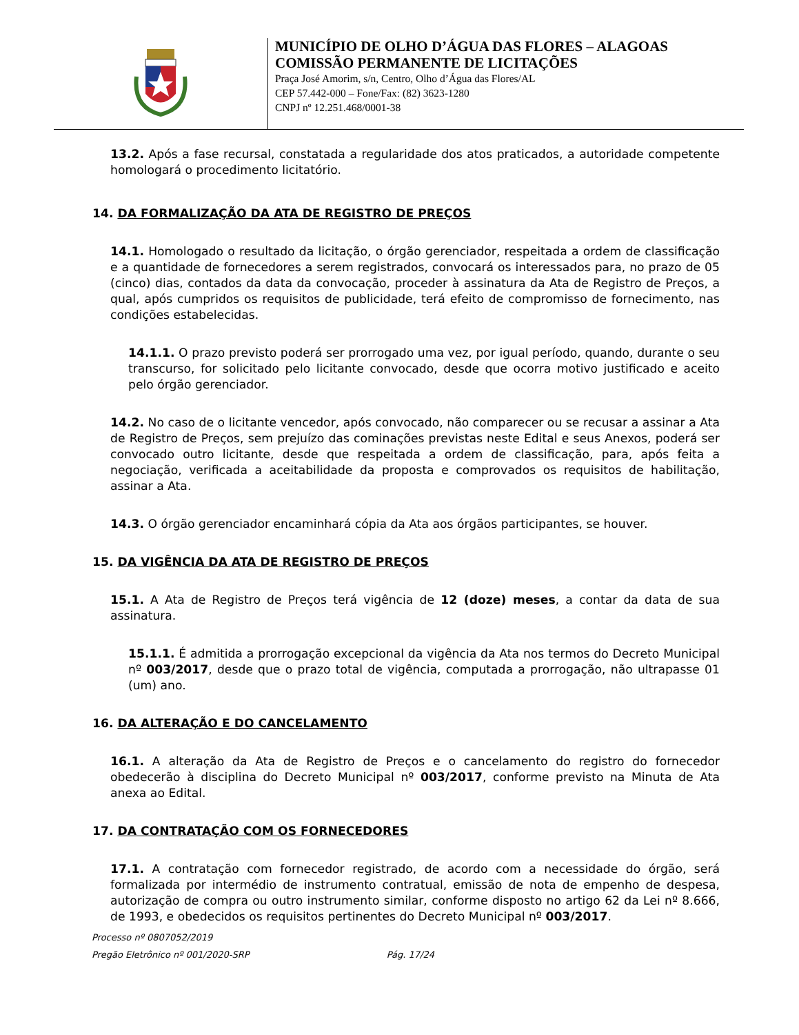MUNICÍPIO DE OLHO D’ÁGUA DAS FLORES – ALAGOAS
COMISSÃO PERMANENTE DE LICITAÇÕES
Praça José Amorim, s/n, Centro, Olho d’Água das Flores/AL
CEP 57.442-000 – Fone/Fax: (82) 3623-1280
CNPJ nº 12.251.468/0001-38
13.2. Após a fase recursal, constatada a regularidade dos atos praticados, a autoridade competente homologará o procedimento licitatório.
14. DA FORMALIZAÇÃO DA ATA DE REGISTRO DE PREÇOS
14.1. Homologado o resultado da licitação, o órgão gerenciador, respeitada a ordem de classificação e a quantidade de fornecedores a serem registrados, convocará os interessados para, no prazo de 05 (cinco) dias, contados da data da convocação, proceder à assinatura da Ata de Registro de Preços, a qual, após cumpridos os requisitos de publicidade, terá efeito de compromisso de fornecimento, nas condições estabelecidas.
14.1.1. O prazo previsto poderá ser prorrogado uma vez, por igual período, quando, durante o seu transcurso, for solicitado pelo licitante convocado, desde que ocorra motivo justificado e aceito pelo órgão gerenciador.
14.2. No caso de o licitante vencedor, após convocado, não comparecer ou se recusar a assinar a Ata de Registro de Preços, sem prejuízo das cominações previstas neste Edital e seus Anexos, poderá ser convocado outro licitante, desde que respeitada a ordem de classificação, para, após feita a negociação, verificada a aceitabilidade da proposta e comprovados os requisitos de habilitação, assinar a Ata.
14.3. O órgão gerenciador encaminhará cópia da Ata aos órgãos participantes, se houver.
15. DA VIGÊNCIA DA ATA DE REGISTRO DE PREÇOS
15.1. A Ata de Registro de Preços terá vigência de 12 (doze) meses, a contar da data de sua assinatura.
15.1.1. É admitida a prorrogação excepcional da vigência da Ata nos termos do Decreto Municipal nº 003/2017, desde que o prazo total de vigência, computada a prorrogação, não ultrapasse 01 (um) ano.
16. DA ALTERAÇÃO E DO CANCELAMENTO
16.1. A alteração da Ata de Registro de Preços e o cancelamento do registro do fornecedor obedecerão à disciplina do Decreto Municipal nº 003/2017, conforme previsto na Minuta de Ata anexa ao Edital.
17. DA CONTRATAÇÃO COM OS FORNECEDORES
17.1. A contratação com fornecedor registrado, de acordo com a necessidade do órgão, será formalizada por intermédio de instrumento contratual, emissão de nota de empenho de despesa, autorização de compra ou outro instrumento similar, conforme disposto no artigo 62 da Lei nº 8.666, de 1993, e obedecidos os requisitos pertinentes do Decreto Municipal nº 003/2017.
Processo nº 0807052/2019
Pregão Eletrônico nº 001/2020-SRP Pág. 17/24